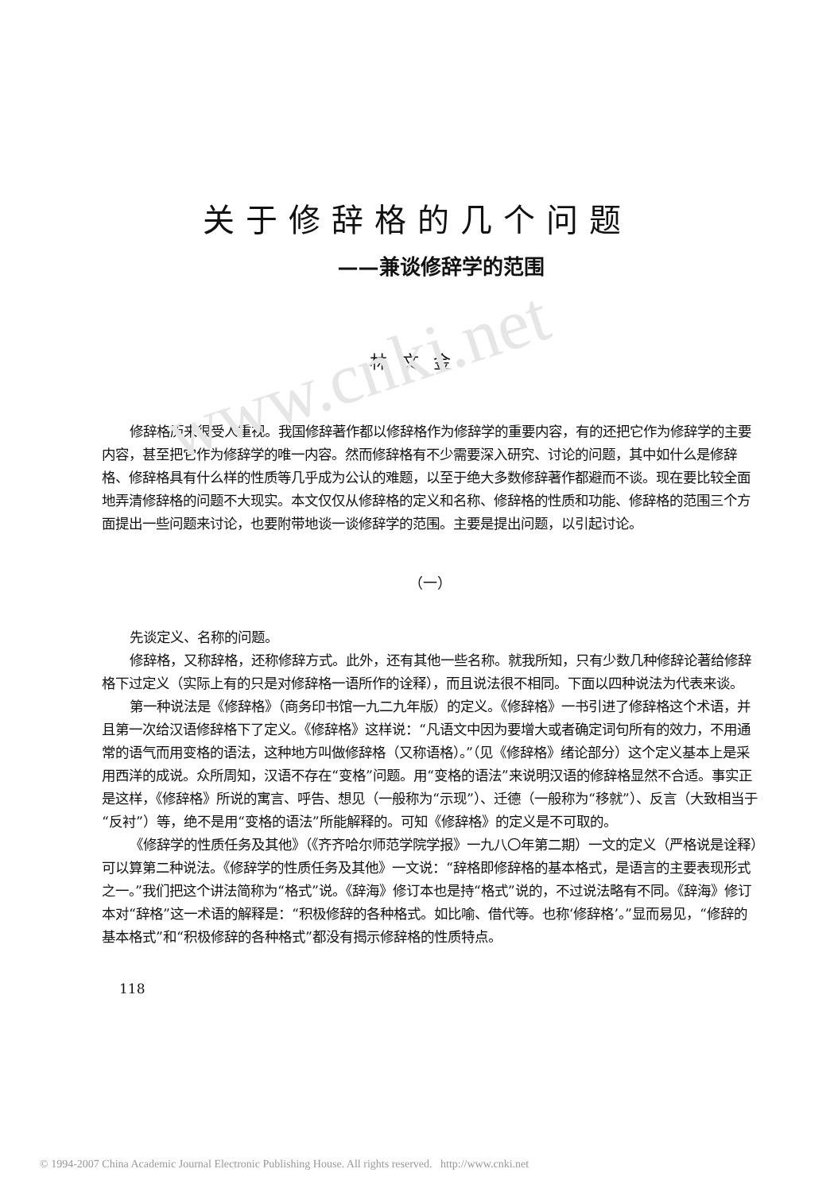www.cnki.net
关于修辞格的几个问题
——兼谈修辞学的范围
林文金
修辞格历来很受人重视。我国修辞著作都以修辞格作为修辞学的重要内容，有的还把它作为修辞学的主要内容，甚至把它作为修辞学的唯一内容。然而修辞格有不少需要深入研究、讨论的问题，其中如什么是修辞格、修辞格具有什么样的性质等几乎成为公认的难题，以至于绝大多数修辞著作都避而不谈。现在要比较全面地弄清修辞格的问题不大现实。本文仅仅从修辞格的定义和名称、修辞格的性质和功能、修辞格的范围三个方面提出一些问题来讨论，也要附带地谈一谈修辞学的范围。主要是提出问题，以引起讨论。
（一）
先谈定义、名称的问题。
修辞格，又称辞格，还称修辞方式。此外，还有其他一些名称。就我所知，只有少数几种修辞论著给修辞格下过定义（实际上有的只是对修辞格一语所作的诠释），而且说法很不相同。下面以四种说法为代表来谈。
第一种说法是《修辞格》（商务印书馆一九二九年版）的定义。《修辞格》一书引进了修辞格这个术语，并且第一次给汉语修辞格下了定义。《修辞格》这样说：“凡语文中因为要增大或者确定词句所有的效力，不用通常的语气而用变格的语法，这种地方叫做修辞格（又称语格）。”（见《修辞格》绪论部分）这个定义基本上是采用西洋的成说。众所周知，汉语不存在“变格”问题。用“变格的语法”来说明汉语的修辞格显然不合适。事实正是这样，《修辞格》所说的寓言、呼告、想见（一般称为“示现”）、迁德（一般称为“移就”）、反言（大致相当于“反衬”）等，绝不是用“变格的语法”所能解释的。可知《修辞格》的定义是不可取的。
《修辞学的性质任务及其他》（《齐齐哈尔师范学院学报》一九八〇年第二期）一文的定义（严格说是诠释）可以算第二种说法。《修辞学的性质任务及其他》一文说：“辞格即修辞格的基本格式，是语言的主要表现形式之一。”我们把这个讲法简称为“格式”说。《辞海》修订本也是持“格式”说的，不过说法略有不同。《辞海》修订本对“辞格”这一术语的解释是：“积极修辞的各种格式。如比喻、借代等。也称‘修辞格’。”显而易见，“修辞的基本格式”和“积极修辞的各种格式”都没有揭示修辞格的性质特点。
118
© 1994-2007 China Academic Journal Electronic Publishing House. All rights reserved. http://www.cnki.net